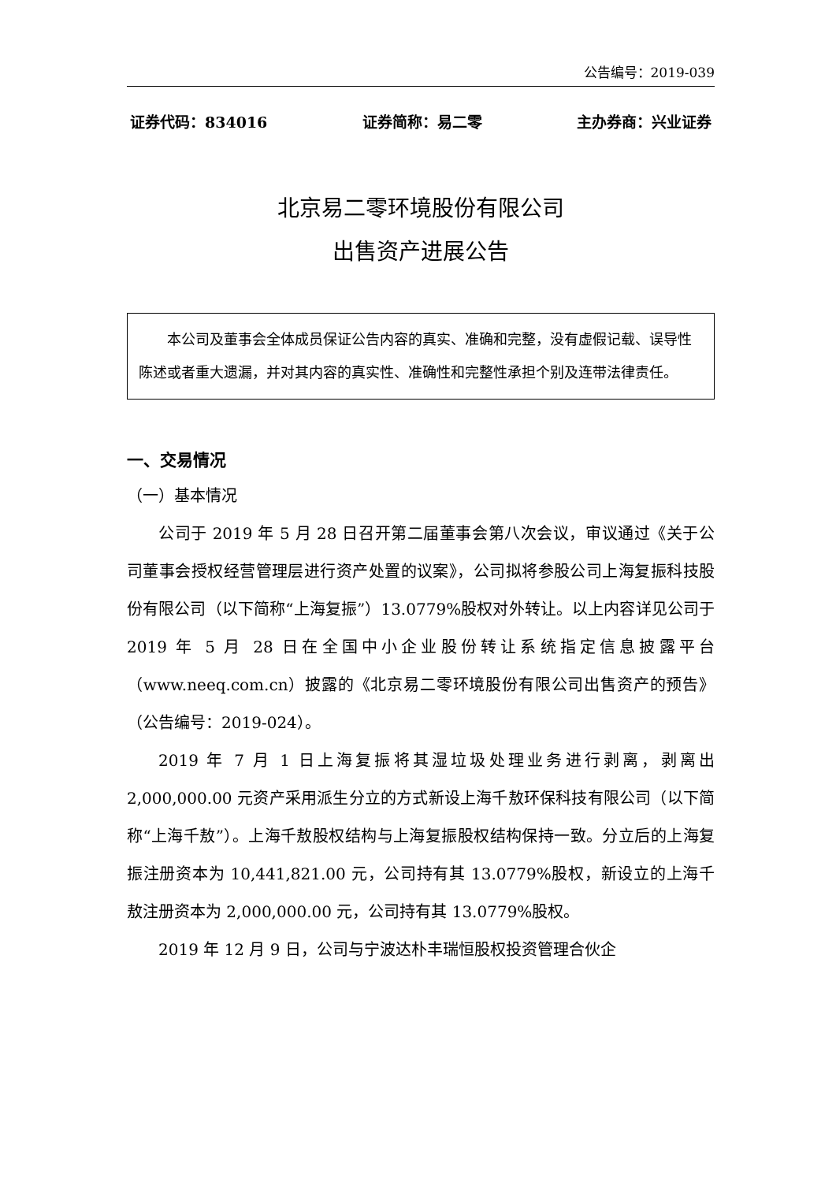公告编号：2019-039
证券代码：834016 证券简称：易二零 主办券商：兴业证券
北京易二零环境股份有限公司
出售资产进展公告
本公司及董事会全体成员保证公告内容的真实、准确和完整，没有虚假记载、误导性陈述或者重大遗漏，并对其内容的真实性、准确性和完整性承担个别及连带法律责任。
一、交易情况
（一）基本情况
公司于 2019 年 5 月 28 日召开第二届董事会第八次会议，审议通过《关于公司董事会授权经营管理层进行资产处置的议案》，公司拟将参股公司上海复振科技股份有限公司（以下简称“上海复振”）13.0779%股权对外转让。以上内容详见公司于 2019 年 5 月 28 日在全国中小企业股份转让系统指定信息披露平台（www.neeq.com.cn）披露的《北京易二零环境股份有限公司出售资产的预告》（公告编号：2019-024）。
2019 年 7 月 1 日上海复振将其湿垃圾处理业务进行剥离，剥离出 2,000,000.00 元资产采用派生分立的方式新设上海千敖环保科技有限公司（以下简称“上海千敖”）。上海千敖股权结构与上海复振股权结构保持一致。分立后的上海复振注册资本为 10,441,821.00 元，公司持有其 13.0779%股权，新设立的上海千敖注册资本为 2,000,000.00 元，公司持有其 13.0779%股权。
2019 年 12 月 9 日，公司与宁波达朴丰瑞恒股权投资管理合伙企